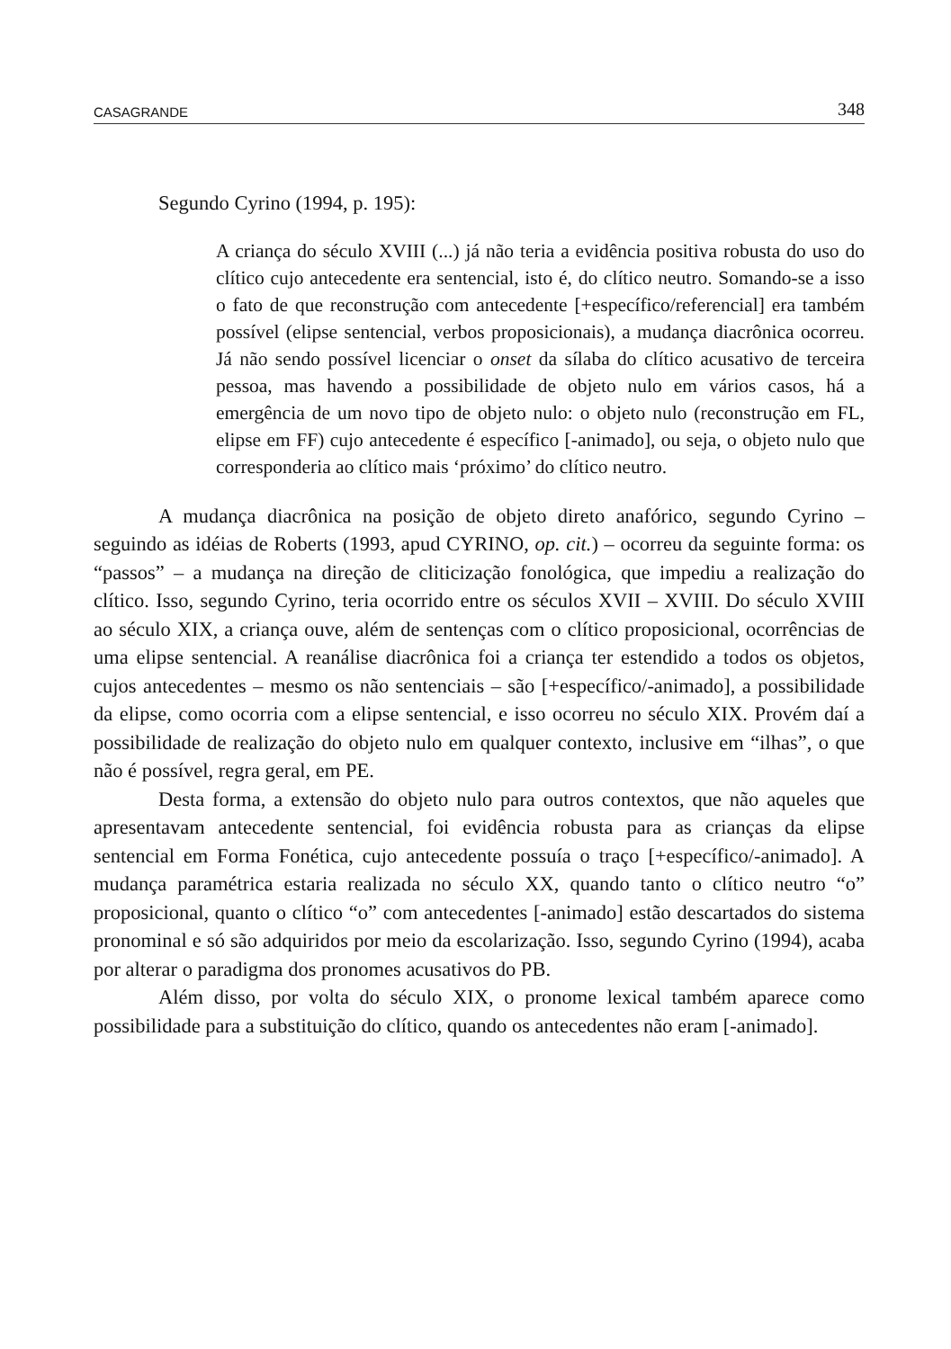CASAGRANDE 348
Segundo Cyrino (1994, p. 195):
A criança do século XVIII (...) já não teria a evidência positiva robusta do uso do clítico cujo antecedente era sentencial, isto é, do clítico neutro. Somando-se a isso o fato de que reconstrução com antecedente [+específico/referencial] era também possível (elipse sentencial, verbos proposicionais), a mudança diacrônica ocorreu. Já não sendo possível licenciar o onset da sílaba do clítico acusativo de terceira pessoa, mas havendo a possibilidade de objeto nulo em vários casos, há a emergência de um novo tipo de objeto nulo: o objeto nulo (reconstrução em FL, elipse em FF) cujo antecedente é específico [-animado], ou seja, o objeto nulo que corresponderia ao clítico mais ‘próximo’ do clítico neutro.
A mudança diacrônica na posição de objeto direto anafórico, segundo Cyrino – seguindo as idéias de Roberts (1993, apud CYRINO, op. cit.) – ocorreu da seguinte forma: os “passos” – a mudança na direção de cliticização fonológica, que impediu a realização do clítico. Isso, segundo Cyrino, teria ocorrido entre os séculos XVII – XVIII. Do século XVIII ao século XIX, a criança ouve, além de sentenças com o clítico proposicional, ocorrências de uma elipse sentencial. A reanálise diacrônica foi a criança ter estendido a todos os objetos, cujos antecedentes – mesmo os não sentenciais – são [+específico/-animado], a possibilidade da elipse, como ocorria com a elipse sentencial, e isso ocorreu no século XIX. Provém daí a possibilidade de realização do objeto nulo em qualquer contexto, inclusive em “ilhas”, o que não é possível, regra geral, em PE.
Desta forma, a extensão do objeto nulo para outros contextos, que não aqueles que apresentavam antecedente sentencial, foi evidência robusta para as crianças da elipse sentencial em Forma Fonética, cujo antecedente possuía o traço [+específico/-animado]. A mudança paramétrica estaria realizada no século XX, quando tanto o clítico neutro “o” proposicional, quanto o clítico “o” com antecedentes [-animado] estão descartados do sistema pronominal e só são adquiridos por meio da escolarização. Isso, segundo Cyrino (1994), acaba por alterar o paradigma dos pronomes acusativos do PB.
Além disso, por volta do século XIX, o pronome lexical também aparece como possibilidade para a substituição do clítico, quando os antecedentes não eram [-animado].